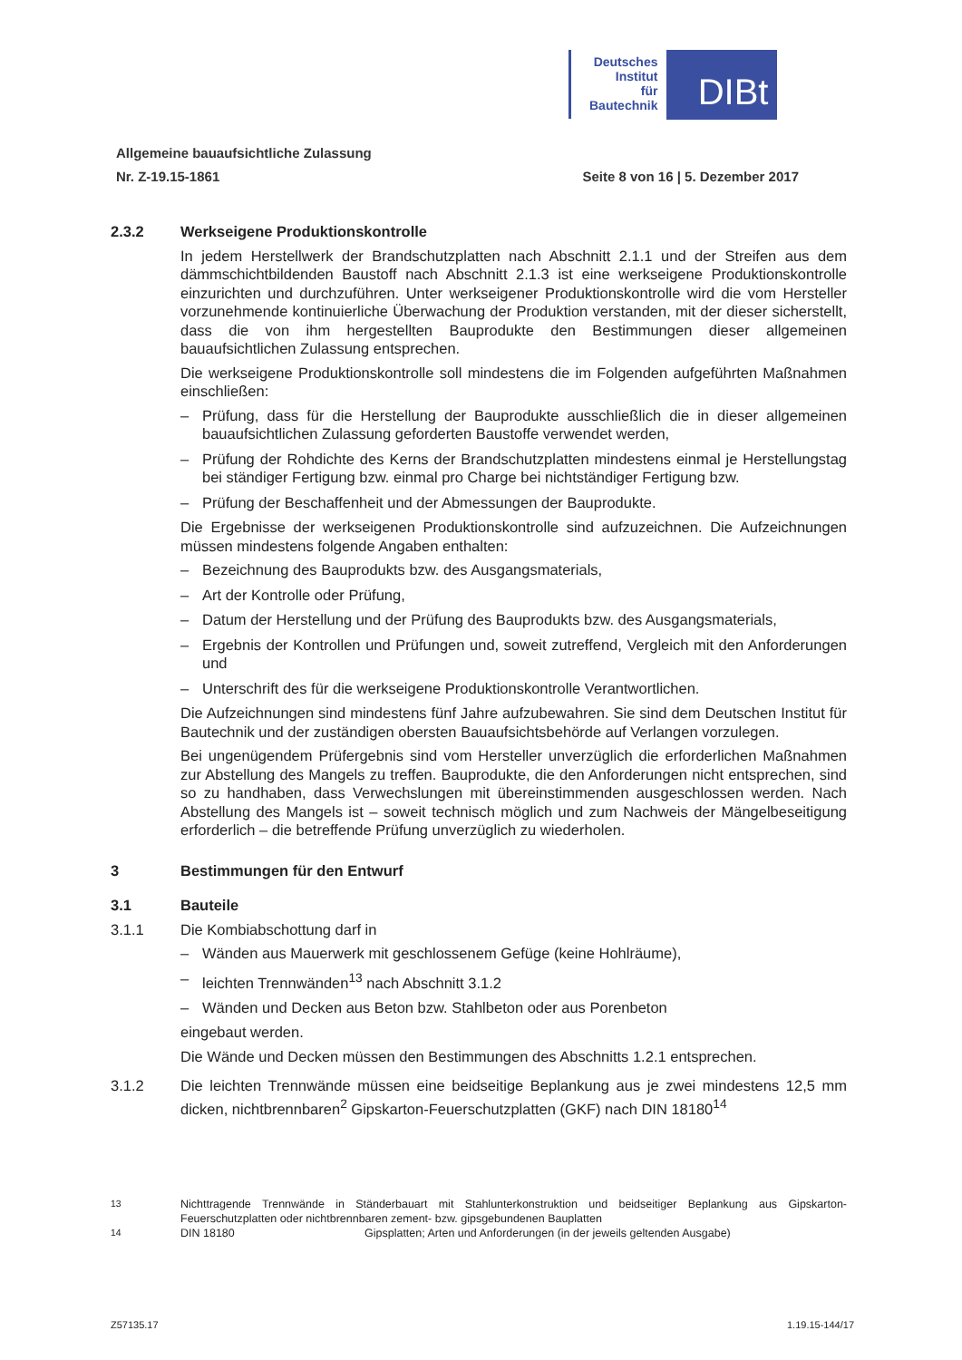Deutsches
Institut
für
Bautechnik
DIBt
Allgemeine bauaufsichtliche Zulassung
Nr. Z-19.15-1861 Seite 8 von 16 | 5. Dezember 2017
2.3.2 Werkseigene Produktionskontrolle
In jedem Herstellwerk der Brandschutzplatten nach Abschnitt 2.1.1 und der Streifen aus dem dämmschichtbildenden Baustoff nach Abschnitt 2.1.3 ist eine werkseigene Produktions­kontrolle einzurichten und durchzuführen. Unter werkseigener Produktionskontrolle wird die vom Hersteller vorzunehmende kontinuierliche Überwachung der Produktion verstanden, mit der dieser sicherstellt, dass die von ihm hergestellten Bauprodukte den Bestimmungen dieser allgemeinen bauaufsichtlichen Zulassung entsprechen.
Die werkseigene Produktionskontrolle soll mindestens die im Folgenden aufgeführten Maßnahmen einschließen:
– Prüfung, dass für die Herstellung der Bauprodukte ausschließlich die in dieser allgemei­nen bauaufsichtlichen Zulassung geforderten Baustoffe verwendet werden,
– Prüfung der Rohdichte des Kerns der Brandschutzplatten mindestens einmal je Herstel­lungstag bei ständiger Fertigung bzw. einmal pro Charge bei nichtständiger Fertigung bzw.
– Prüfung der Beschaffenheit und der Abmessungen der Bauprodukte.
Die Ergebnisse der werkseigenen Produktionskontrolle sind aufzuzeichnen. Die Aufzeich­nungen müssen mindestens folgende Angaben enthalten:
– Bezeichnung des Bauprodukts bzw. des Ausgangsmaterials,
– Art der Kontrolle oder Prüfung,
– Datum der Herstellung und der Prüfung des Bauprodukts bzw. des Ausgangsmaterials,
– Ergebnis der Kontrollen und Prüfungen und, soweit zutreffend, Vergleich mit den Anfor­derungen und
– Unterschrift des für die werkseigene Produktionskontrolle Verantwortlichen.
Die Aufzeichnungen sind mindestens fünf Jahre aufzubewahren. Sie sind dem Deutschen Institut für Bautechnik und der zuständigen obersten Bauaufsichtsbehörde auf Verlangen vorzulegen.
Bei ungenügendem Prüfergebnis sind vom Hersteller unverzüglich die erforderlichen Maß­nahmen zur Abstellung des Mangels zu treffen. Bauprodukte, die den Anforderungen nicht entsprechen, sind so zu handhaben, dass Verwechslungen mit übereinstimmenden ausge­schlossen werden. Nach Abstellung des Mangels ist – soweit technisch möglich und zum Nachweis der Mängelbeseitigung erforderlich – die betreffende Prüfung unverzüglich zu wiederholen.
3 Bestimmungen für den Entwurf
3.1 Bauteile
3.1.1 Die Kombiabschottung darf in
– Wänden aus Mauerwerk mit geschlossenem Gefüge (keine Hohlräume),
– leichten Trennwänden<sup>13</sup> nach Abschnitt 3.1.2
– Wänden und Decken aus Beton bzw. Stahlbeton oder aus Porenbeton
eingebaut werden.
Die Wände und Decken müssen den Bestimmungen des Abschnitts 1.2.1 entsprechen.
3.1.2 Die leichten Trennwände müssen eine beidseitige Beplankung aus je zwei mindestens 12,5 mm dicken, nichtbrennbaren<sup>2</sup> Gipskarton-Feuerschutzplatten (GKF) nach DIN 18180<sup>14</sup>
<sup>13</sup> Nichttragende Trennwände in Ständerbauart mit Stahlunterkonstruktion und beidseitiger Beplankung aus Gipskarton-Feuerschutzplatten oder nichtbrennbaren zement- bzw. gipsgebundenen Bauplatten
<sup>14</sup> DIN 18180 Gipsplatten; Arten und Anforderungen (in der jeweils geltenden Ausgabe)
Z57135.17 1.19.15-144/17